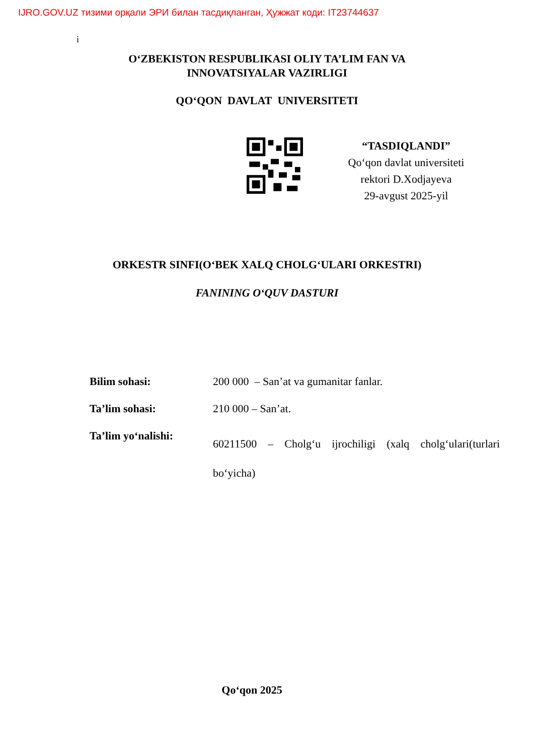IJRO.GOV.UZ тизими орқали ЭРИ билан тасдиқланган, Ҳужжат коди: IT23744637
i
O‘ZBEKISTON RESPUBLIKASI OLIY TA’LIM FAN VA
INNOVATSIYALAR VAZIRLIGI
QO‘QON DAVLAT UNIVERSITETI
“TASDIQLANDI”
Qo‘qon davlat universiteti
rektori D.Xodjayeva
29-avgust 2025-yil
ORKESTR SINFI(O‘BEK XALQ CHOLG‘ULARI ORKESTRI)
FANINING O‘QUV DASTURI
| Bilim sohasi: | 200 000 – San’at va gumanitar fanlar. |
| Ta’lim sohasi: | 210 000 – San’at. |
| Ta’lim yo‘nalishi: | 60211500 – Cholg‘u ijrochiligi (xalq cholg‘ulari(turlari bo‘yicha) |
Qo‘qon 2025